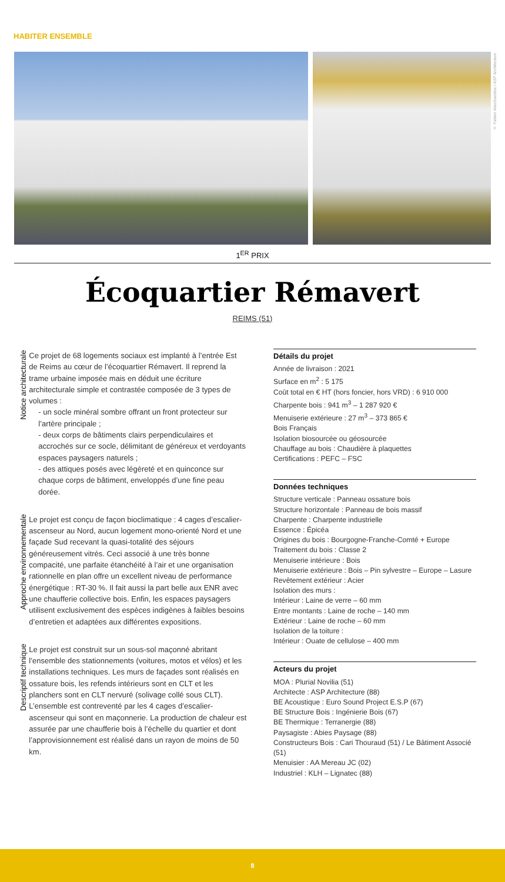HABITER ENSEMBLE
© Fabien Marchandise / ASP Architecture
1<sup>ER</sup> PRIX
Écoquartier Rémavert
REIMS (51)
Notice architecturale
Ce projet de 68 logements sociaux est implanté à l’entrée Est de Reims au cœur de l’écoquartier Rémavert. Il reprend la trame urbaine imposée mais en déduit une écriture architecturale simple et contrastée composée de 3 types de volumes :
- un socle minéral sombre offrant un front protecteur sur l’artère principale ;
- deux corps de bâtiments clairs perpendiculaires et accrochés sur ce socle, délimitant de généreux et verdoyants espaces paysagers naturels ;
- des attiques posés avec légèreté et en quinconce sur chaque corps de bâtiment, enveloppés d’une fine peau dorée.
Approche environnementale
Le projet est conçu de façon bioclimatique : 4 cages d’escalier-ascenseur au Nord, aucun logement mono-orienté Nord et une façade Sud recevant la quasi-totalité des séjours généreusement vitrés. Ceci associé à une très bonne compacité, une parfaite étanchéité à l’air et une organisation rationnelle en plan offre un excellent niveau de performance énergétique : RT-30 %. Il fait aussi la part belle aux ENR avec une chaufferie collective bois. Enfin, les espaces paysagers utilisent exclusivement des espèces indigènes à faibles besoins d’entretien et adaptées aux différentes expositions.
Descriptif technique
Le projet est construit sur un sous-sol maçonné abritant l’ensemble des stationnements (voitures, motos et vélos) et les installations techniques. Les murs de façades sont réalisés en ossature bois, les refends intérieurs sont en CLT et les planchers sont en CLT nervuré (solivage collé sous CLT). L’ensemble est contreventé par les 4 cages d’escalier-ascenseur qui sont en maçonnerie. La production de chaleur est assurée par une chaufferie bois à l’échelle du quartier et dont l’approvisionnement est réalisé dans un rayon de moins de 50 km.
Détails du projet
Année de livraison : 2021
Surface en m<sup>2</sup> : 5 175
Coût total en € HT (hors foncier, hors VRD) : 6 910 000
Charpente bois : 941 m<sup>3</sup> – 1 287 920 €
Menuiserie extérieure : 27 m<sup>3</sup> – 373 865 €
Bois Français
Isolation biosourcée ou géosourcée
Chauffage au bois : Chaudière à plaquettes
Certifications : PEFC – FSC
Données techniques
Structure verticale : Panneau ossature bois
Structure horizontale : Panneau de bois massif
Charpente : Charpente industrielle
Essence : Épicéa
Origines du bois : Bourgogne-Franche-Comté + Europe
Traitement du bois : Classe 2
Menuiserie intérieure : Bois
Menuiserie extérieure : Bois – Pin sylvestre – Europe – Lasure
Revêtement extérieur : Acier
Isolation des murs :
Intérieur : Laine de verre – 60 mm
Entre montants : Laine de roche – 140 mm
Extérieur : Laine de roche – 60 mm
Isolation de la toiture :
Intérieur : Ouate de cellulose – 400 mm
Acteurs du projet
MOA : Plurial Novilia (51)
Architecte : ASP Architecture (88)
BE Acoustique : Euro Sound Project E.S.P (67)
BE Structure Bois : Ingénierie Bois (67)
BE Thermique : Terranergie (88)
Paysagiste : Abies Paysage (88)
Constructeurs Bois : Cari Thouraud (51) / Le Bâtiment Associé (51)
Menuisier : AA Mereau JC (02)
Industriel : KLH – Lignatec (88)
8